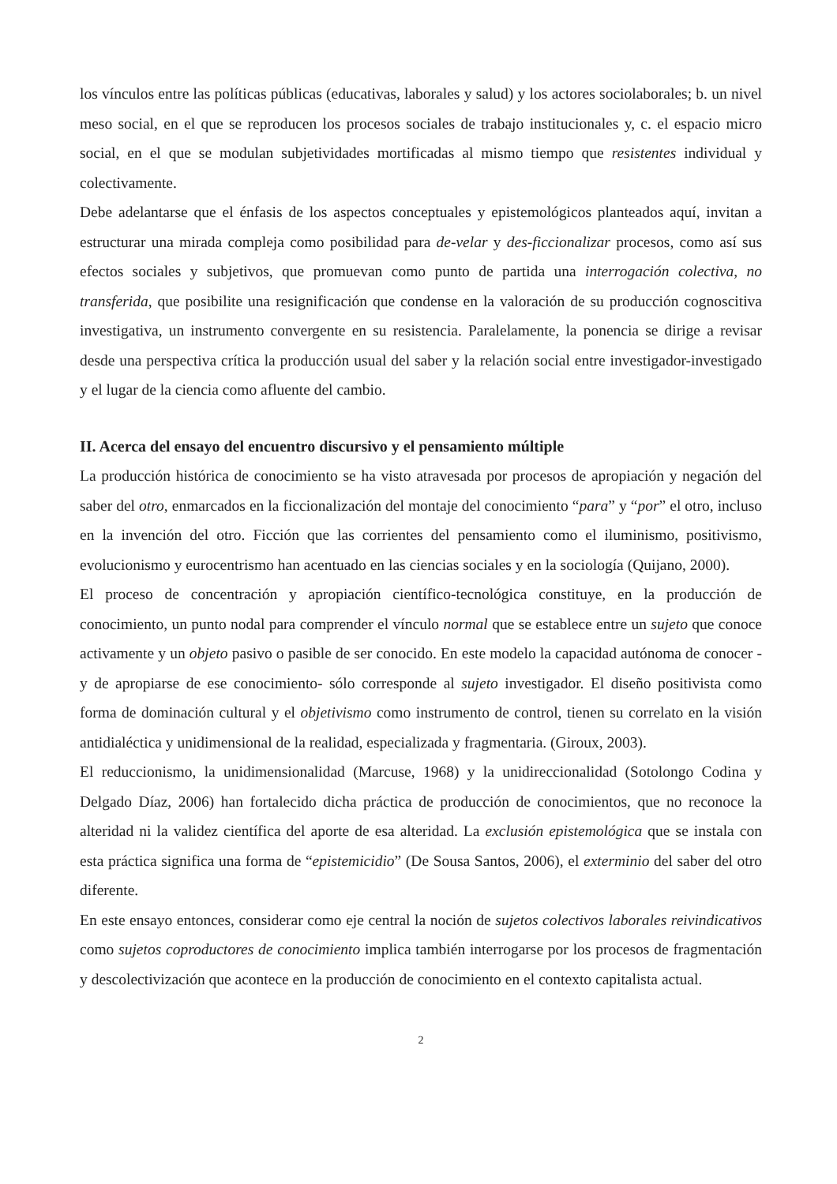los vínculos entre las políticas públicas (educativas, laborales y salud) y los actores sociolaborales; b. un nivel meso social, en el que se reproducen los procesos sociales de trabajo institucionales y, c. el espacio micro social, en el que se modulan subjetividades mortificadas al mismo tiempo que resistentes individual y colectivamente.
Debe adelantarse que el énfasis de los aspectos conceptuales y epistemológicos planteados aquí, invitan a estructurar una mirada compleja como posibilidad para de-velar y des-ficcionalizar procesos, como así sus efectos sociales y subjetivos, que promuevan como punto de partida una interrogación colectiva, no transferida, que posibilite una resignificación que condense en la valoración de su producción cognoscitiva investigativa, un instrumento convergente en su resistencia. Paralelamente, la ponencia se dirige a revisar desde una perspectiva crítica la producción usual del saber y la relación social entre investigador-investigado y el lugar de la ciencia como afluente del cambio.
II. Acerca del ensayo del encuentro discursivo y el pensamiento múltiple
La producción histórica de conocimiento se ha visto atravesada por procesos de apropiación y negación del saber del otro, enmarcados en la ficcionalización del montaje del conocimiento “para” y “por” el otro, incluso en la invención del otro. Ficción que las corrientes del pensamiento como el iluminismo, positivismo, evolucionismo y eurocentrismo han acentuado en las ciencias sociales y en la sociología (Quijano, 2000).
El proceso de concentración y apropiación científico-tecnológica constituye, en la producción de conocimiento, un punto nodal para comprender el vínculo normal que se establece entre un sujeto que conoce activamente y un objeto pasivo o pasible de ser conocido. En este modelo la capacidad autónoma de conocer -y de apropiarse de ese conocimiento- sólo corresponde al sujeto investigador. El diseño positivista como forma de dominación cultural y el objetivismo como instrumento de control, tienen su correlato en la visión antidialéctica y unidimensional de la realidad, especializada y fragmentaria. (Giroux, 2003).
El reduccionismo, la unidimensionalidad (Marcuse, 1968) y la unidireccionalidad (Sotolongo Codina y Delgado Díaz, 2006) han fortalecido dicha práctica de producción de conocimientos, que no reconoce la alteridad ni la validez científica del aporte de esa alteridad. La exclusión epistemológica que se instala con esta práctica significa una forma de “epistemicidio” (De Sousa Santos, 2006), el exterminio del saber del otro diferente.
En este ensayo entonces, considerar como eje central la noción de sujetos colectivos laborales reivindicativos como sujetos coproductores de conocimiento implica también interrogarse por los procesos de fragmentación y descolectivización que acontece en la producción de conocimiento en el contexto capitalista actual.
2